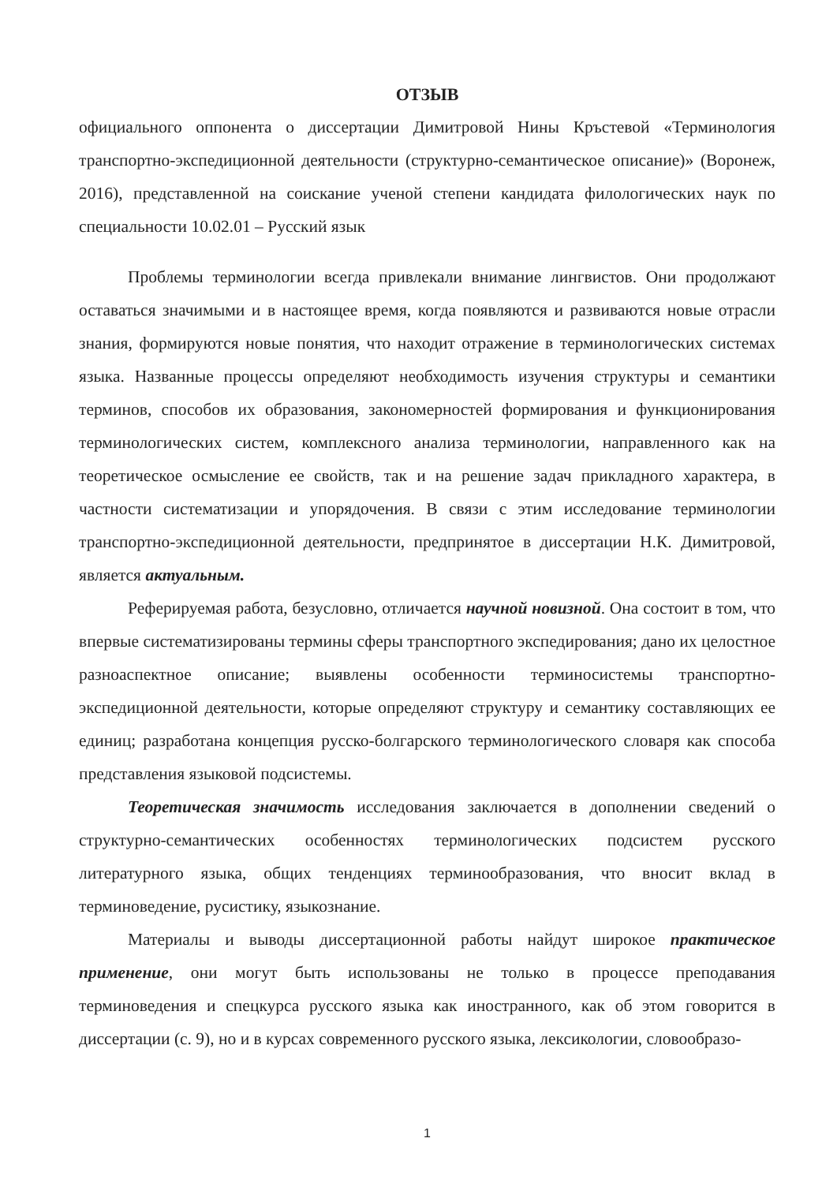ОТЗЫВ
официального оппонента о диссертации Димитровой Нины Кръстевой «Терминология транспортно-экспедиционной деятельности (структурно-семантическое описание)» (Воронеж, 2016), представленной на соискание ученой степени кандидата филологических наук по специальности 10.02.01 – Русский язык
Проблемы терминологии всегда привлекали внимание лингвистов. Они продолжают оставаться значимыми и в настоящее время, когда появляются и развиваются новые отрасли знания, формируются новые понятия, что находит отражение в терминологических системах языка. Названные процессы определяют необходимость изучения структуры и семантики терминов, способов их образования, закономерностей формирования и функционирования терминологических систем, комплексного анализа терминологии, направленного как на теоретическое осмысление ее свойств, так и на решение задач прикладного характера, в частности систематизации и упорядочения. В связи с этим исследование терминологии транспортно-экспедиционной деятельности, предпринятое в диссертации Н.К. Димитровой, является актуальным.
Реферируемая работа, безусловно, отличается научной новизной. Она состоит в том, что впервые систематизированы термины сферы транспортного экспедирования; дано их целостное разноаспектное описание; выявлены особенности терминосистемы транспортно-экспедиционной деятельности, которые определяют структуру и семантику составляющих ее единиц; разработана концепция русско-болгарского терминологического словаря как способа представления языковой подсистемы.
Теоретическая значимость исследования заключается в дополнении сведений о структурно-семантических особенностях терминологических подсистем русского литературного языка, общих тенденциях терминообразования, что вносит вклад в терминоведение, русистику, языкознание.
Материалы и выводы диссертационной работы найдут широкое практическое применение, они могут быть использованы не только в процессе преподавания терминоведения и спецкурса русского языка как иностранного, как об этом говорится в диссертации (с. 9), но и в курсах современного русского языка, лексикологии, словообразо-
1